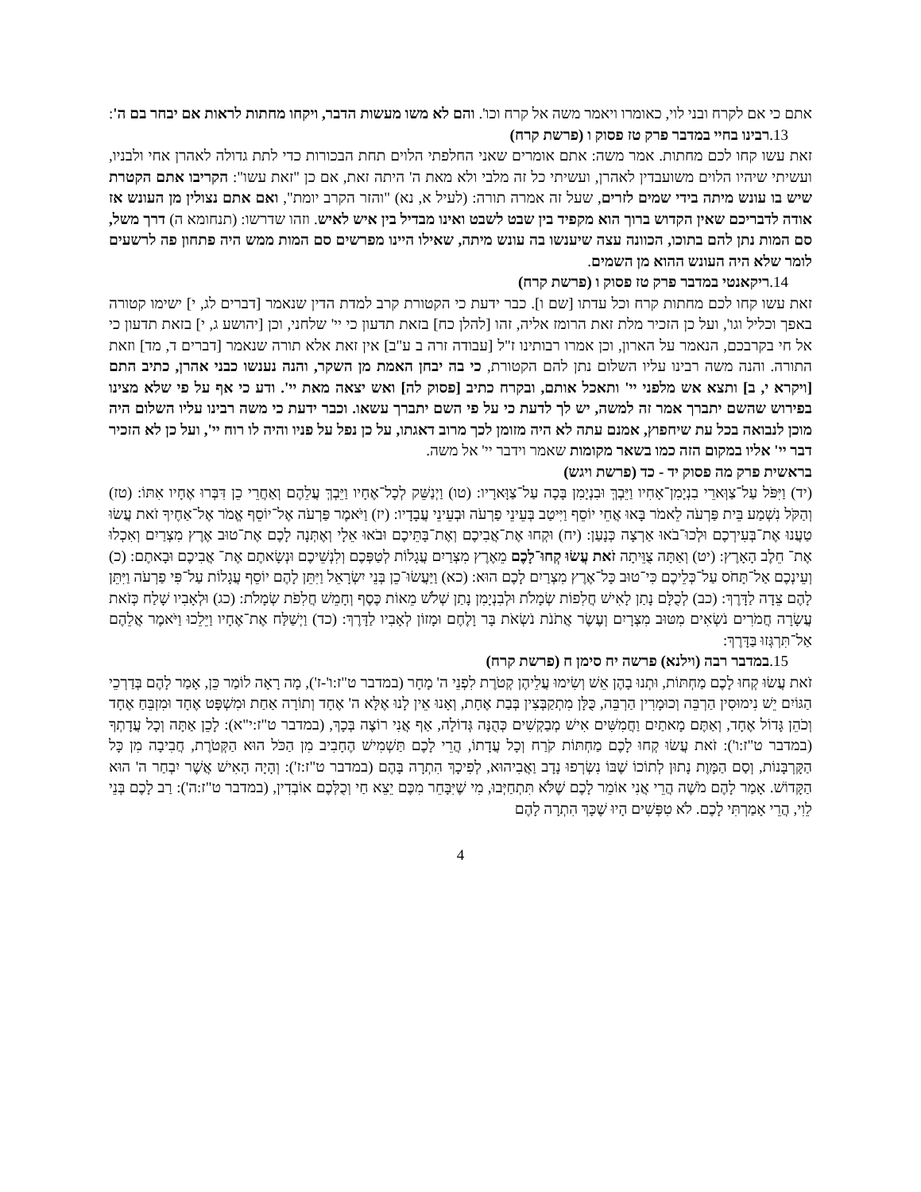אתם כי אם לקרח ובני לוי, כאומרו ויאמר משה אל קרח וכו'. והם לא משו מעשות הדבר, ויקחו מחתות לראות אם יבחר בם ה':
13. רבינו בחיי במדבר פרק טז פסוק ו (פרשת קרח)
זאת עשו קחו לכם מחתות. אמר משה: אתם אומרים שאני החלפתי הלוים תחת הבכורות כדי לתת גדולה לאהרן אחי ולבניו, ועשיתי שיהיו הלוים משועבדין לאהרן, ועשיתי כל זה מלבי ולא מאת ה' היתה זאת, אם כן "זאת עשו": הקריבו אתם הקטרת שיש בו עונש מיתה בידי שמים לזרים, שעל זה אמרה תורה: (לעיל א, נא) "והזר הקרב יומת", ואם אתם נצולין מן העונש אז אודה לדבריכם שאין הקדוש ברוך הוא מקפיד בין שבט לשבט ואינו מבדיל בין איש לאיש. וזהו שדרשו: (תנחומא ה) דרך משל, סם המות נתן להם בתוכו, הכוונה עצה שיענשו בה עונש מיתה, שאילו היינו מפרשים סם המות ממש היה פתחון פה לרשעים לומר שלא היה העונש ההוא מן השמים.
14. ריקאנטי במדבר פרק טז פסוק ו (פרשת קרח)
זאת עשו קחו לכם מחתות קרח וכל עדתו [שם ו]. כבר ידעת כי הקטורת קרב למדת הדין שנאמר [דברים לג, י] ישימו קטורה באפך וכליל וגו', ועל כן הזכיר מלת זאת הרומז אליה, זהו [להלן כח] בזאת תדעון כי יי' שלחני, וכן [יהושע ג, י] בזאת תדעון כי אל חי בקרבכם, הנאמר על הארון, וכן אמרו רבותינו ז"ל [עבודה זרה ב ע"ב] אין זאת אלא תורה שנאמר [דברים ד, מד] וזאת התורה. והנה משה רבינו עליו השלום נתן להם הקטורת, כי בה יבחן האמת מן השקר, והנה נענשו כבני אהרן, כתיב התם [ויקרא י, ב] ותצא אש מלפני יי' ותאכל אותם, ובקרח כתיב [פסוק לה] ואש יצאה מאת יי'. ודע כי אף על פי שלא מצינו בפירוש שהשם יתברך אמר זה למשה, יש לך לדעת כי על פי השם יתברך עשאו. וכבר ידעת כי משה רבינו עליו השלום היה מוכן לנבואה בכל עת שיחפוץ, אמנם עתה לא היה מזומן לכך מרוב דאגתו, על כן נפל על פניו והיה לו רוח יי', ועל כן לא הזכיר דבר יי' אליו במקום הזה כמו בשאר מקומות שאמר וידבר יי' אל משה.
בראשית פרק מה פסוק יד - כד (פרשת ויגש)
(יד) וַיִּפֹּל עַל־צַוְּארֵי בִנְיָמִן־אָחִיו וַיֵּבְךְּ וּבִנְיָמִן בָּכָה עַל־צַוָּארָיו: (טו) וַיְנַשֵּׁק לְכָל־אֶחָיו וַיֵּבְךְּ עֲלֵהֶם וְאַחֲרֵי כֵן דִּבְּרוּ אֶחָיו אִתּוֹ: (טז) וְהַקֹּל נִשְׁמַע בֵּית פַּרְעֹה לֵאמֹר בָּאוּ אֲחֵי יוֹסֵף וַיִּיטַב בְּעֵינֵי פַרְעֹה וּבְעֵינֵי עֲבָדָיו: (יז) וַיֹּאמֶר פַּרְעֹה אֶל־יוֹסֵף אֱמֹר אֶל־אַחֶיךָ זֹאת עֲשׂוּ טַעֲנוּ אֶת־בְּעִירְכֶם וּלְכוּ־בֹאוּ אַרְצָה כְּנָעַן: (יח) וּקְחוּ אֶת־אֲבִיכֶם וְאֶת־בָּתֵּיכֶם וּבֹאוּ אֵלָי וְאֶתְּנָה לָכֶם אֶת־טוּב אֶרֶץ מִצְרַיִם וְאִכְלוּ אֶת־ חֵלֶב הָאָרֶץ: (יט) וְאַתָּה צֻוֵּיתָה זֹאת עֲשׂוּ קְחוּ־לָכֶם מֵאֶרֶץ מִצְרַיִם עֲגָלוֹת לְטַפְּכֶם וְלִנְשֵׁיכֶם וּנְשָׂאתֶם אֶת־ אֲבִיכֶם וּבָאתֶם: (כ) וְעֵינְכֶם אַל־תָּחֹס עַל־כְּלֵיכֶם כִּי־טוּב כָּל־אֶרֶץ מִצְרַיִם לָכֶם הוּא: (כא) וַיַּעֲשׂוּ־כֵן בְּנֵי יִשְׂרָאֵל וַיִּתֵּן לָהֶם יוֹסֵף עֲגָלוֹת עַל־פִּי פַרְעֹה וַיִּתֵּן לָהֶם צֵדָה לַדָּרֶךְ: (כב) לְכֻלָּם נָתַן לָאִישׁ חֲלִפוֹת שְׂמָלֹת וּלְבִנְיָמִן נָתַן שְׁלֹשׁ מֵאוֹת כֶּסֶף וְחָמֵשׁ חֲלִפֹת שְׂמָלֹת: (כג) וּלְאָבִיו שָׁלַח כְּזֹאת עֲשָׂרָה חֲמֹרִים נֹשְׂאִים מִטּוּב מִצְרָיִם וְעֶשֶׂר אֲתֹנֹת נֹשְׂאֹת בָּר וָלֶחֶם וּמָזוֹן לְאָבִיו לַדָּרֶךְ: (כד) וַיְשַׁלַּח אֶת־אֶחָיו וַיֵּלֵכוּ וַיֹּאמֶר אֲלֵהֶם אַל־תִּרְגְּזוּ בַּדָּרֶךְ:
15. במדבר רבה (וילנא) פרשה יח סימן ח (פרשת קרח)
זֹאת עֲשׂוּ קְחוּ לָכֶם מַחְתּוֹת, וּתְנוּ בָהֶן אֵשׁ וְשִׂימוּ עֲלֵיהֶן קְטֹרֶת לִפְנֵי ה' מָחָר (במדבר ט"ז:ו'-ז'), מָה רָאָה לוֹמַר כֵּן, אָמַר לָהֶם בְּדַרְכֵי הַגּוֹיִם יֵשׁ נִימוּסִין הַרְבֵּה וְכוּמָרִין הַרְבֵּה, כֻּלָּן מִתְקַבְּצִין בְּבַת אֶחָת, וְאָנוּ אֵין לָנוּ אֶלָּא ה' אֶחָד וְתוֹרָה אַחַת וּמִשְׁפָּט אֶחָד וּמִזְבֵּחַ אֶחָד וְכֹהֵן גָּדוֹל אֶחָד, וְאַתֶּם מָאתַיִם וַחֲמִשִּׁים אִישׁ מְבַקְשִׁים כְּהֻנָּה גְּדוֹלָה, אַף אֲנִי רוֹצֶה בְּכָךְ, (במדבר ט"ז:י"א): לָכֵן אַתָּה וְכָל עֲדָתְךָ (במדבר ט"ז:ו'): זֹאת עֲשׂוּ קְחוּ לָכֶם מַחְתּוֹת קֹרַח וְכָל עֲדָתוֹ, הֲרֵי לָכֶם תַּשְׁמִישׁ הֶחָבִיב מִן הַכֹּל הוּא הַקְּטֹרֶת, חֲבִיבָה מִן כָּל הַקָּרְבָּנוֹת, וְסַם הַמָּוֶת נָתוּן לְתוֹכוֹ שֶׁבּוֹ נִשְׂרְפוּ נָדָב וַאֲבִיהוּא, לְפִיכָךְ הִתְרָה בָּהֶם (במדבר ט"ז:ז'): וְהָיָה הָאִישׁ אֲשֶׁר יִבְחַר ה' הוּא הַקָּדוֹשׁ. אָמַר לָהֶם מֹשֶׁה הֲרֵי אֲנִי אוֹמֵר לָכֶם שֶׁלֹּא תִּתְחַיְּבוּ, מִי שֶׁיִּבָּחֵר מִכֶּם יֵצֵא חַי וְכֻלְּכֶם אוֹבְדִין, (במדבר ט"ז:ה'): רַב לָכֶם בְּנֵי לֵוִי, הֲרֵי אָמַרְתִּי לָכֶם. לֹא טִפְּשִׁים הָיוּ שֶׁכָּךְ הִתְרָה לָהֶם
4